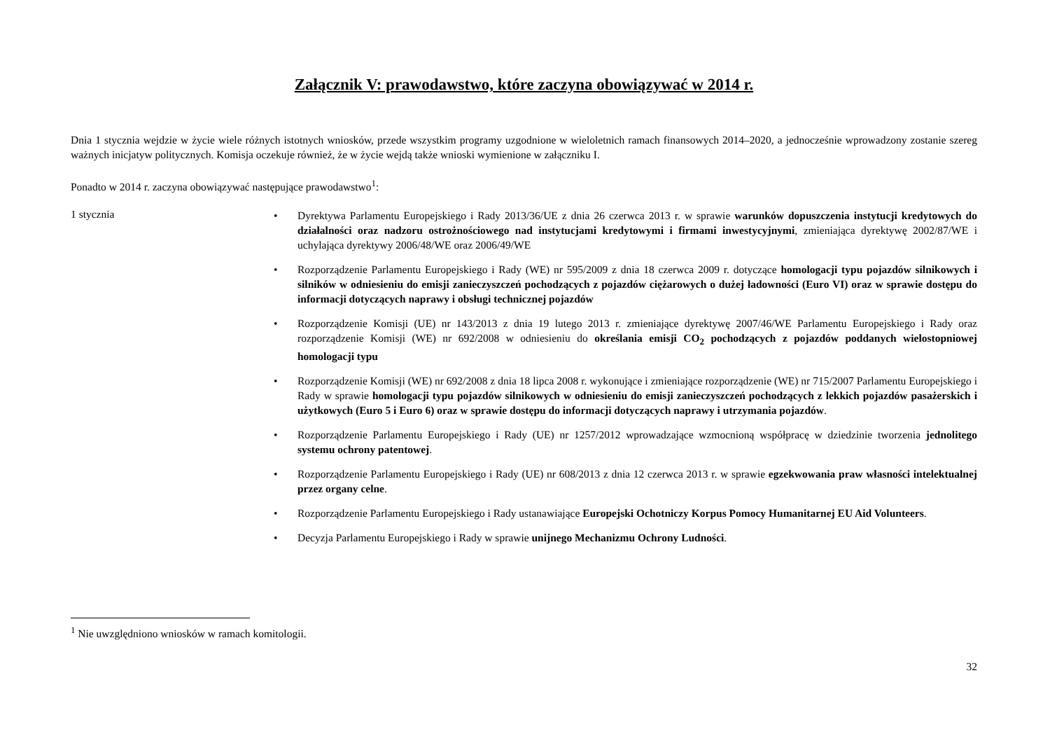Załącznik V: prawodawstwo, które zaczyna obowiązywać w 2014 r.
Dnia 1 stycznia wejdzie w życie wiele różnych istotnych wniosków, przede wszystkim programy uzgodnione w wieloletnich ramach finansowych 2014–2020, a jednocześnie wprowadzony zostanie szereg ważnych inicjatyw politycznych. Komisja oczekuje również, że w życie wejdą także wnioski wymienione w załączniku I.
Ponadto w 2014 r. zaczyna obowiązywać następujące prawodawstwo<sup>1</sup>:
1 stycznia
• Dyrektywa Parlamentu Europejskiego i Rady 2013/36/UE z dnia 26 czerwca 2013 r. w sprawie warunków dopuszczenia instytucji kredytowych do działalności oraz nadzoru ostrożnościowego nad instytucjami kredytowymi i firmami inwestycyjnymi, zmieniająca dyrektywę 2002/87/WE i uchylająca dyrektywy 2006/48/WE oraz 2006/49/WE
• Rozporządzenie Parlamentu Europejskiego i Rady (WE) nr 595/2009 z dnia 18 czerwca 2009 r. dotyczące homologacji typu pojazdów silnikowych i silników w odniesieniu do emisji zanieczyszczeń pochodzących z pojazdów ciężarowych o dużej ładowności (Euro VI) oraz w sprawie dostępu do informacji dotyczących naprawy i obsługi technicznej pojazdów
• Rozporządzenie Komisji (UE) nr 143/2013 z dnia 19 lutego 2013 r. zmieniające dyrektywę 2007/46/WE Parlamentu Europejskiego i Rady oraz rozporządzenie Komisji (WE) nr 692/2008 w odniesieniu do określania emisji CO<sub>2</sub> pochodzących z pojazdów poddanych wielostopniowej homologacji typu
• Rozporządzenie Komisji (WE) nr 692/2008 z dnia 18 lipca 2008 r. wykonujące i zmieniające rozporządzenie (WE) nr 715/2007 Parlamentu Europejskiego i Rady w sprawie homologacji typu pojazdów silnikowych w odniesieniu do emisji zanieczyszczeń pochodzących z lekkich pojazdów pasażerskich i użytkowych (Euro 5 i Euro 6) oraz w sprawie dostępu do informacji dotyczących naprawy i utrzymania pojazdów.
• Rozporządzenie Parlamentu Europejskiego i Rady (UE) nr 1257/2012 wprowadzające wzmocnioną współpracę w dziedzinie tworzenia jednolitego systemu ochrony patentowej.
• Rozporządzenie Parlamentu Europejskiego i Rady (UE) nr 608/2013 z dnia 12 czerwca 2013 r. w sprawie egzekwowania praw własności intelektualnej przez organy celne.
• Rozporządzenie Parlamentu Europejskiego i Rady ustanawiające Europejski Ochotniczy Korpus Pomocy Humanitarnej EU Aid Volunteers.
• Decyzja Parlamentu Europejskiego i Rady w sprawie unijnego Mechanizmu Ochrony Ludności.
<sup>1</sup> Nie uwzględniono wniosków w ramach komitologii.
32